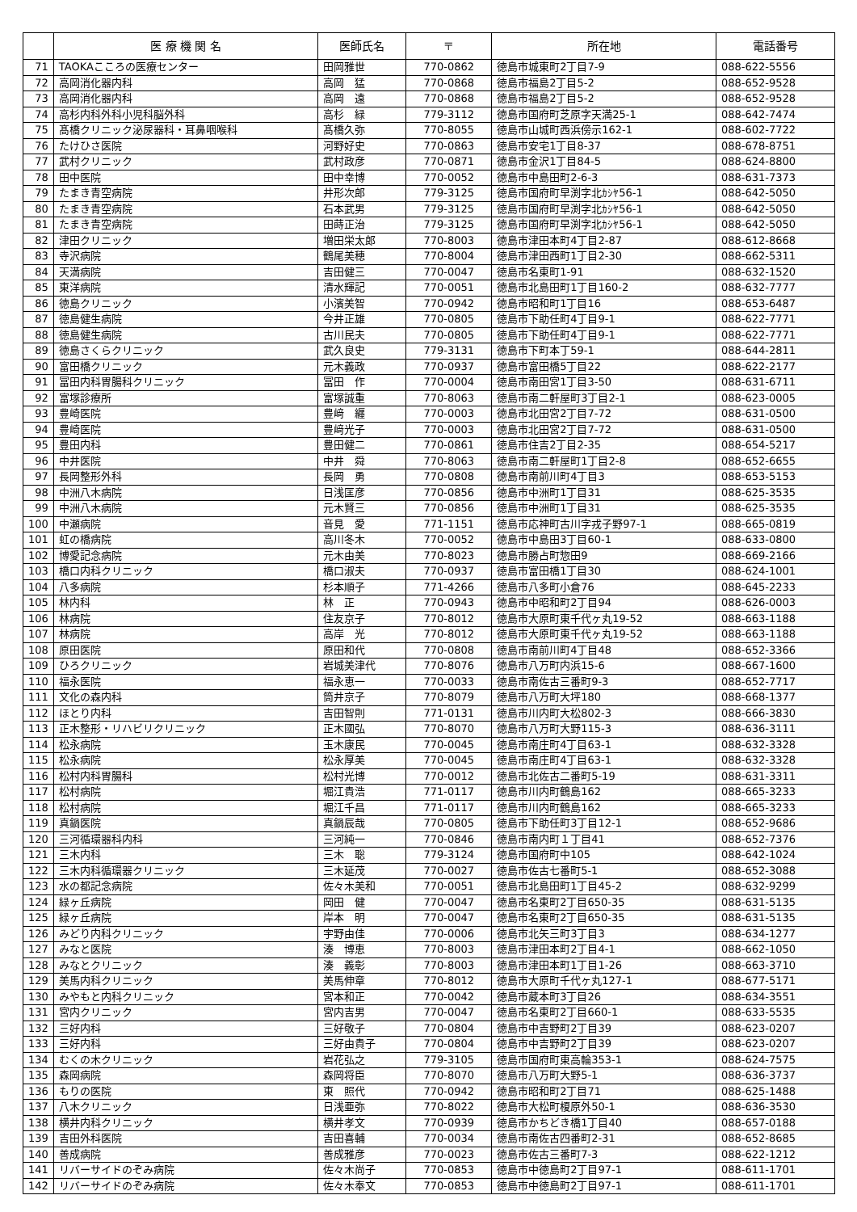| | 医 療 機 関 名 | 医師氏名 | 〒 | 所在地 | 電話番号 |
| --- | --- | --- | --- | --- | --- |
| 71 | TAOKAこころの医療センター | 田岡雅世 | 770-0862 | 徳島市城東町2丁目7-9 | 088-622-5556 |
| 72 | 高岡消化器内科 | 高岡 猛 | 770-0868 | 徳島市福島2丁目5-2 | 088-652-9528 |
| 73 | 高岡消化器内科 | 高岡 遠 | 770-0868 | 徳島市福島2丁目5-2 | 088-652-9528 |
| 74 | 高杉内科外科小児科脳外科 | 高杉 緑 | 779-3112 | 徳島市国府町芝原字天満25-1 | 088-642-7474 |
| 75 | 髙橋クリニック泌尿器科・耳鼻咽喉科 | 髙橋久弥 | 770-8055 | 徳島市山城町西浜傍示162-1 | 088-602-7722 |
| 76 | たけひさ医院 | 河野好史 | 770-0863 | 徳島市安宅1丁目8-37 | 088-678-8751 |
| 77 | 武村クリニック | 武村政彦 | 770-0871 | 徳島市金沢1丁目84-5 | 088-624-8800 |
| 78 | 田中医院 | 田中幸博 | 770-0052 | 徳島市中島田町2-6-3 | 088-631-7373 |
| 79 | たまき青空病院 | 井形次郎 | 779-3125 | 徳島市国府町早渕字北ｶｼﾔ56-1 | 088-642-5050 |
| 80 | たまき青空病院 | 石本武男 | 779-3125 | 徳島市国府町早渕字北ｶｼﾔ56-1 | 088-642-5050 |
| 81 | たまき青空病院 | 田蒔正治 | 779-3125 | 徳島市国府町早渕字北ｶｼﾔ56-1 | 088-642-5050 |
| 82 | 津田クリニック | 増田栄太郎 | 770-8003 | 徳島市津田本町4丁目2-87 | 088-612-8668 |
| 83 | 寺沢病院 | 鶴尾美穂 | 770-8004 | 徳島市津田西町1丁目2-30 | 088-662-5311 |
| 84 | 天満病院 | 吉田健三 | 770-0047 | 徳島市名東町1-91 | 088-632-1520 |
| 85 | 東洋病院 | 清水輝記 | 770-0051 | 徳島市北島田町1丁目160-2 | 088-632-7777 |
| 86 | 徳島クリニック | 小濱美智 | 770-0942 | 徳島市昭和町1丁目16 | 088-653-6487 |
| 87 | 徳島健生病院 | 今井正雄 | 770-0805 | 徳島市下助任町4丁目9-1 | 088-622-7771 |
| 88 | 徳島健生病院 | 古川民夫 | 770-0805 | 徳島市下助任町4丁目9-1 | 088-622-7771 |
| 89 | 徳島さくらクリニック | 武久良史 | 779-3131 | 徳島市下町本丁59-1 | 088-644-2811 |
| 90 | 富田橋クリニック | 元木義政 | 770-0937 | 徳島市富田橋5丁目22 | 088-622-2177 |
| 91 | 冨田内科胃腸科クリニック | 冨田 作 | 770-0004 | 徳島市南田宮1丁目3-50 | 088-631-6711 |
| 92 | 富塚診療所 | 富塚誠重 | 770-8063 | 徳島市南二軒屋町3丁目2-1 | 088-623-0005 |
| 93 | 豊崎医院 | 豊﨑 纒 | 770-0003 | 徳島市北田宮2丁目7-72 | 088-631-0500 |
| 94 | 豊崎医院 | 豊﨑光子 | 770-0003 | 徳島市北田宮2丁目7-72 | 088-631-0500 |
| 95 | 豊田内科 | 豊田健二 | 770-0861 | 徳島市住吉2丁目2-35 | 088-654-5217 |
| 96 | 中井医院 | 中井 舜 | 770-8063 | 徳島市南二軒屋町1丁目2-8 | 088-652-6655 |
| 97 | 長岡整形外科 | 長岡 勇 | 770-0808 | 徳島市南前川町4丁目3 | 088-653-5153 |
| 98 | 中洲八木病院 | 日浅匡彦 | 770-0856 | 徳島市中洲町1丁目31 | 088-625-3535 |
| 99 | 中洲八木病院 | 元木賢三 | 770-0856 | 徳島市中洲町1丁目31 | 088-625-3535 |
| 100 | 中瀬病院 | 音見 愛 | 771-1151 | 徳島市応神町古川字戎子野97-1 | 088-665-0819 |
| 101 | 虹の橋病院 | 高川冬木 | 770-0052 | 徳島市中島田3丁目60-1 | 088-633-0800 |
| 102 | 博愛記念病院 | 元木由美 | 770-8023 | 徳島市勝占町惣田9 | 088-669-2166 |
| 103 | 橋口内科クリニック | 橋口淑夫 | 770-0937 | 徳島市富田橋1丁目30 | 088-624-1001 |
| 104 | 八多病院 | 杉本順子 | 771-4266 | 徳島市八多町小倉76 | 088-645-2233 |
| 105 | 林内科 | 林 正 | 770-0943 | 徳島市中昭和町2丁目94 | 088-626-0003 |
| 106 | 林病院 | 住友京子 | 770-8012 | 徳島市大原町東千代ヶ丸19-52 | 088-663-1188 |
| 107 | 林病院 | 高岸 光 | 770-8012 | 徳島市大原町東千代ヶ丸19-52 | 088-663-1188 |
| 108 | 原田医院 | 原田和代 | 770-0808 | 徳島市南前川町4丁目48 | 088-652-3366 |
| 109 | ひろクリニック | 岩城美津代 | 770-8076 | 徳島市八万町内浜15-6 | 088-667-1600 |
| 110 | 福永医院 | 福永恵一 | 770-0033 | 徳島市南佐古三番町9-3 | 088-652-7717 |
| 111 | 文化の森内科 | 筒井京子 | 770-8079 | 徳島市八万町大坪180 | 088-668-1377 |
| 112 | ほとり内科 | 吉田智則 | 771-0131 | 徳島市川内町大松802-3 | 088-666-3830 |
| 113 | 正木整形・リハビリクリニック | 正木國弘 | 770-8070 | 徳島市八万町大野115-3 | 088-636-3111 |
| 114 | 松永病院 | 玉木康民 | 770-0045 | 徳島市南庄町4丁目63-1 | 088-632-3328 |
| 115 | 松永病院 | 松永厚美 | 770-0045 | 徳島市南庄町4丁目63-1 | 088-632-3328 |
| 116 | 松村内科胃腸科 | 松村光博 | 770-0012 | 徳島市北佐古二番町5-19 | 088-631-3311 |
| 117 | 松村病院 | 堀江貴浩 | 771-0117 | 徳島市川内町鶴島162 | 088-665-3233 |
| 118 | 松村病院 | 堀江千昌 | 771-0117 | 徳島市川内町鶴島162 | 088-665-3233 |
| 119 | 真鍋医院 | 真鍋辰哉 | 770-0805 | 徳島市下助任町3丁目12-1 | 088-652-9686 |
| 120 | 三河循環器科内科 | 三河純一 | 770-0846 | 徳島市南内町１丁目41 | 088-652-7376 |
| 121 | 三木内科 | 三木 聡 | 779-3124 | 徳島市国府町中105 | 088-642-1024 |
| 122 | 三木内科循環器クリニック | 三木延茂 | 770-0027 | 徳島市佐古七番町5-1 | 088-652-3088 |
| 123 | 水の都記念病院 | 佐々木美和 | 770-0051 | 徳島市北島田町1丁目45-2 | 088-632-9299 |
| 124 | 緑ヶ丘病院 | 岡田 健 | 770-0047 | 徳島市名東町2丁目650-35 | 088-631-5135 |
| 125 | 緑ヶ丘病院 | 岸本 明 | 770-0047 | 徳島市名東町2丁目650-35 | 088-631-5135 |
| 126 | みどり内科クリニック | 宇野由佳 | 770-0006 | 徳島市北矢三町3丁目3 | 088-634-1277 |
| 127 | みなと医院 | 湊 博恵 | 770-8003 | 徳島市津田本町2丁目4-1 | 088-662-1050 |
| 128 | みなとクリニック | 湊 義彰 | 770-8003 | 徳島市津田本町1丁目1-26 | 088-663-3710 |
| 129 | 美馬内科クリニック | 美馬伸章 | 770-8012 | 徳島市大原町千代ヶ丸127-1 | 088-677-5171 |
| 130 | みやもと内科クリニック | 宮本和正 | 770-0042 | 徳島市蔵本町3丁目26 | 088-634-3551 |
| 131 | 宮内クリニック | 宮内吉男 | 770-0047 | 徳島市名東町2丁目660-1 | 088-633-5535 |
| 132 | 三好内科 | 三好敬子 | 770-0804 | 徳島市中吉野町2丁目39 | 088-623-0207 |
| 133 | 三好内科 | 三好由貴子 | 770-0804 | 徳島市中吉野町2丁目39 | 088-623-0207 |
| 134 | むくの木クリニック | 岩花弘之 | 779-3105 | 徳島市国府町東高輪353-1 | 088-624-7575 |
| 135 | 森岡病院 | 森岡将臣 | 770-8070 | 徳島市八万町大野5-1 | 088-636-3737 |
| 136 | もりの医院 | 東 照代 | 770-0942 | 徳島市昭和町2丁目71 | 088-625-1488 |
| 137 | 八木クリニック | 日浅亜弥 | 770-8022 | 徳島市大松町榎原外50-1 | 088-636-3530 |
| 138 | 横井内科クリニック | 横井孝文 | 770-0939 | 徳島市かちどき橋1丁目40 | 088-657-0188 |
| 139 | 吉田外科医院 | 吉田喜輔 | 770-0034 | 徳島市南佐古四番町2-31 | 088-652-8685 |
| 140 | 善成病院 | 善成雅彦 | 770-0023 | 徳島市佐古三番町7-3 | 088-622-1212 |
| 141 | リバーサイドのぞみ病院 | 佐々木尚子 | 770-0853 | 徳島市中徳島町2丁目97-1 | 088-611-1701 |
| 142 | リバーサイドのぞみ病院 | 佐々木奉文 | 770-0853 | 徳島市中徳島町2丁目97-1 | 088-611-1701 |